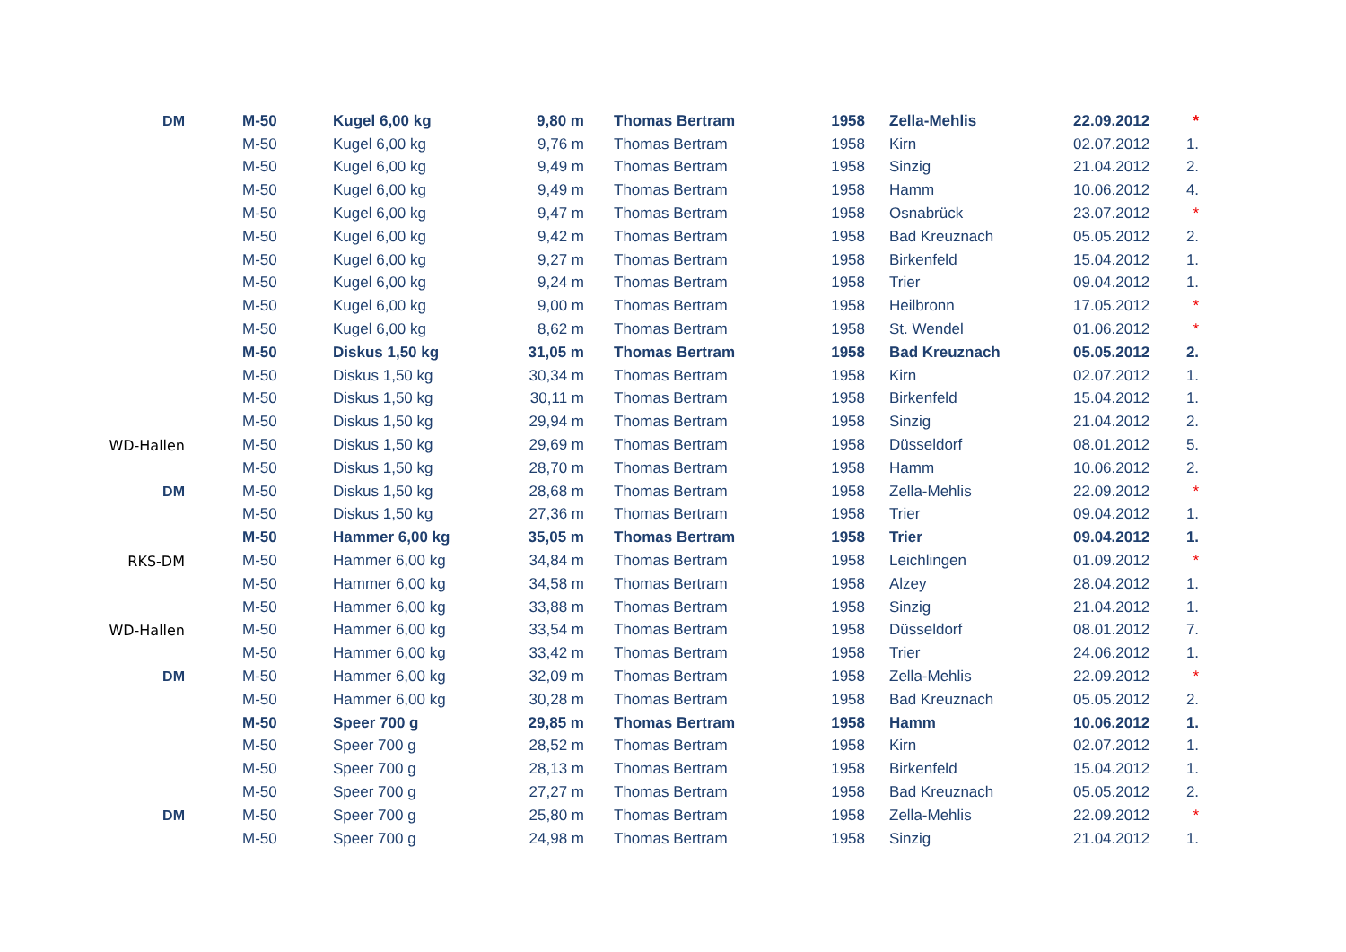| DM | M-50 | Kugel 6,00 kg | 9,80 m | Thomas Bertram | 1958 | Zella-Mehlis | 22.09.2012 | * |
| | M-50 | Kugel 6,00 kg | 9,76 m | Thomas Bertram | 1958 | Kirn | 02.07.2012 | 1. |
| | M-50 | Kugel 6,00 kg | 9,49 m | Thomas Bertram | 1958 | Sinzig | 21.04.2012 | 2. |
| | M-50 | Kugel 6,00 kg | 9,49 m | Thomas Bertram | 1958 | Hamm | 10.06.2012 | 4. |
| | M-50 | Kugel 6,00 kg | 9,47 m | Thomas Bertram | 1958 | Osnabrück | 23.07.2012 | * |
| | M-50 | Kugel 6,00 kg | 9,42 m | Thomas Bertram | 1958 | Bad Kreuznach | 05.05.2012 | 2. |
| | M-50 | Kugel 6,00 kg | 9,27 m | Thomas Bertram | 1958 | Birkenfeld | 15.04.2012 | 1. |
| | M-50 | Kugel 6,00 kg | 9,24 m | Thomas Bertram | 1958 | Trier | 09.04.2012 | 1. |
| | M-50 | Kugel 6,00 kg | 9,00 m | Thomas Bertram | 1958 | Heilbronn | 17.05.2012 | * |
| | M-50 | Kugel 6,00 kg | 8,62 m | Thomas Bertram | 1958 | St. Wendel | 01.06.2012 | * |
| | M-50 | Diskus 1,50 kg | 31,05 m | Thomas Bertram | 1958 | Bad Kreuznach | 05.05.2012 | 2. |
| | M-50 | Diskus 1,50 kg | 30,34 m | Thomas Bertram | 1958 | Kirn | 02.07.2012 | 1. |
| | M-50 | Diskus 1,50 kg | 30,11 m | Thomas Bertram | 1958 | Birkenfeld | 15.04.2012 | 1. |
| | M-50 | Diskus 1,50 kg | 29,94 m | Thomas Bertram | 1958 | Sinzig | 21.04.2012 | 2. |
| WD-Hallen | M-50 | Diskus 1,50 kg | 29,69 m | Thomas Bertram | 1958 | Düsseldorf | 08.01.2012 | 5. |
| | M-50 | Diskus 1,50 kg | 28,70 m | Thomas Bertram | 1958 | Hamm | 10.06.2012 | 2. |
| DM | M-50 | Diskus 1,50 kg | 28,68 m | Thomas Bertram | 1958 | Zella-Mehlis | 22.09.2012 | * |
| | M-50 | Diskus 1,50 kg | 27,36 m | Thomas Bertram | 1958 | Trier | 09.04.2012 | 1. |
| | M-50 | Hammer 6,00 kg | 35,05 m | Thomas Bertram | 1958 | Trier | 09.04.2012 | 1. |
| RKS-DM | M-50 | Hammer 6,00 kg | 34,84 m | Thomas Bertram | 1958 | Leichlingen | 01.09.2012 | * |
| | M-50 | Hammer 6,00 kg | 34,58 m | Thomas Bertram | 1958 | Alzey | 28.04.2012 | 1. |
| | M-50 | Hammer 6,00 kg | 33,88 m | Thomas Bertram | 1958 | Sinzig | 21.04.2012 | 1. |
| WD-Hallen | M-50 | Hammer 6,00 kg | 33,54 m | Thomas Bertram | 1958 | Düsseldorf | 08.01.2012 | 7. |
| | M-50 | Hammer 6,00 kg | 33,42 m | Thomas Bertram | 1958 | Trier | 24.06.2012 | 1. |
| DM | M-50 | Hammer 6,00 kg | 32,09 m | Thomas Bertram | 1958 | Zella-Mehlis | 22.09.2012 | * |
| | M-50 | Hammer 6,00 kg | 30,28 m | Thomas Bertram | 1958 | Bad Kreuznach | 05.05.2012 | 2. |
| | M-50 | Speer 700 g | 29,85 m | Thomas Bertram | 1958 | Hamm | 10.06.2012 | 1. |
| | M-50 | Speer 700 g | 28,52 m | Thomas Bertram | 1958 | Kirn | 02.07.2012 | 1. |
| | M-50 | Speer 700 g | 28,13 m | Thomas Bertram | 1958 | Birkenfeld | 15.04.2012 | 1. |
| | M-50 | Speer 700 g | 27,27 m | Thomas Bertram | 1958 | Bad Kreuznach | 05.05.2012 | 2. |
| DM | M-50 | Speer 700 g | 25,80 m | Thomas Bertram | 1958 | Zella-Mehlis | 22.09.2012 | * |
| | M-50 | Speer 700 g | 24,98 m | Thomas Bertram | 1958 | Sinzig | 21.04.2012 | 1. |